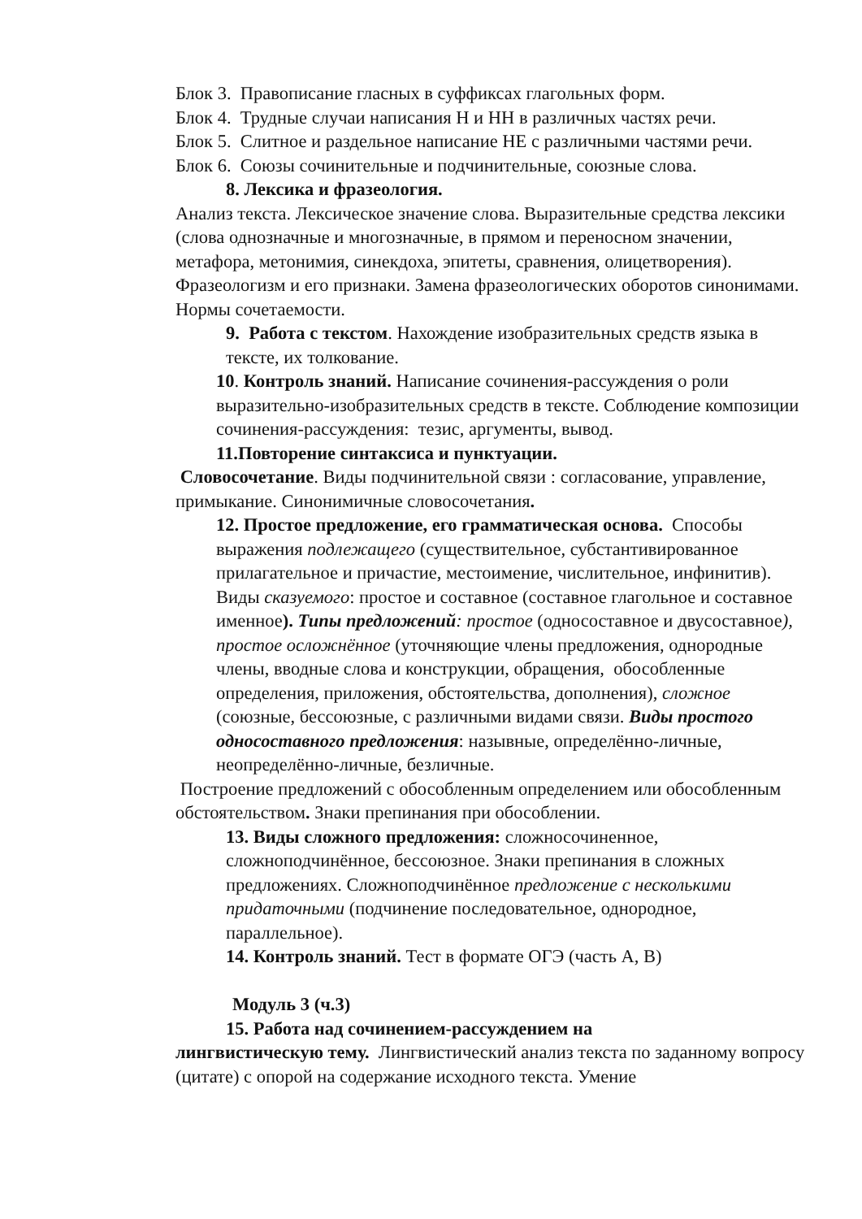Блок 3. Правописание гласных в суффиксах глагольных форм.
Блок 4. Трудные случаи написания Н и НН в различных частях речи.
Блок 5. Слитное и раздельное написание НЕ с различными частями речи.
Блок 6. Союзы сочинительные и подчинительные, союзные слова.
8. Лексика и фразеология.
Анализ текста. Лексическое значение слова. Выразительные средства лексики (слова однозначные и многозначные, в прямом и переносном значении, метафора, метонимия, синекдоха, эпитеты, сравнения, олицетворения). Фразеологизм и его признаки. Замена фразеологических оборотов синонимами. Нормы сочетаемости.
9. Работа с текстом. Нахождение изобразительных средств языка в тексте, их толкование.
10. Контроль знаний. Написание сочинения-рассуждения о роли выразительно-изобразительных средств в тексте. Соблюдение композиции сочинения-рассуждения: тезис, аргументы, вывод.
11.Повторение синтаксиса и пунктуации.
Словосочетание. Виды подчинительной связи : согласование, управление, примыкание. Синонимичные словосочетания.
12. Простое предложение, его грамматическая основа. Способы выражения подлежащего (существительное, субстантивированное прилагательное и причастие, местоимение, числительное, инфинитив). Виды сказуемого: простое и составное (составное глагольное и составное именное). Типы предложений: простое (односоставное и двусоставное), простое осложнённое (уточняющие члены предложения, однородные члены, вводные слова и конструкции, обращения, обособленные определения, приложения, обстоятельства, дополнения), сложное (союзные, бессоюзные, с различными видами связи. Виды простого односоставного предложения: назывные, определённо-личные, неопределённо-личные, безличные.
Построение предложений с обособленным определением или обособленным обстоятельством. Знаки препинания при обособлении.
13. Виды сложного предложения: сложносочиненное, сложноподчинённое, бессоюзное. Знаки препинания в сложных предложениях. Сложноподчинённое предложение с несколькими придаточными (подчинение последовательное, однородное, параллельное).
14. Контроль знаний. Тест в формате ОГЭ (часть А, В)
Модуль 3 (ч.3)
15. Работа над сочинением-рассуждением на
лингвистическую тему. Лингвистический анализ текста по заданному вопросу (цитате) с опорой на содержание исходного текста. Умение